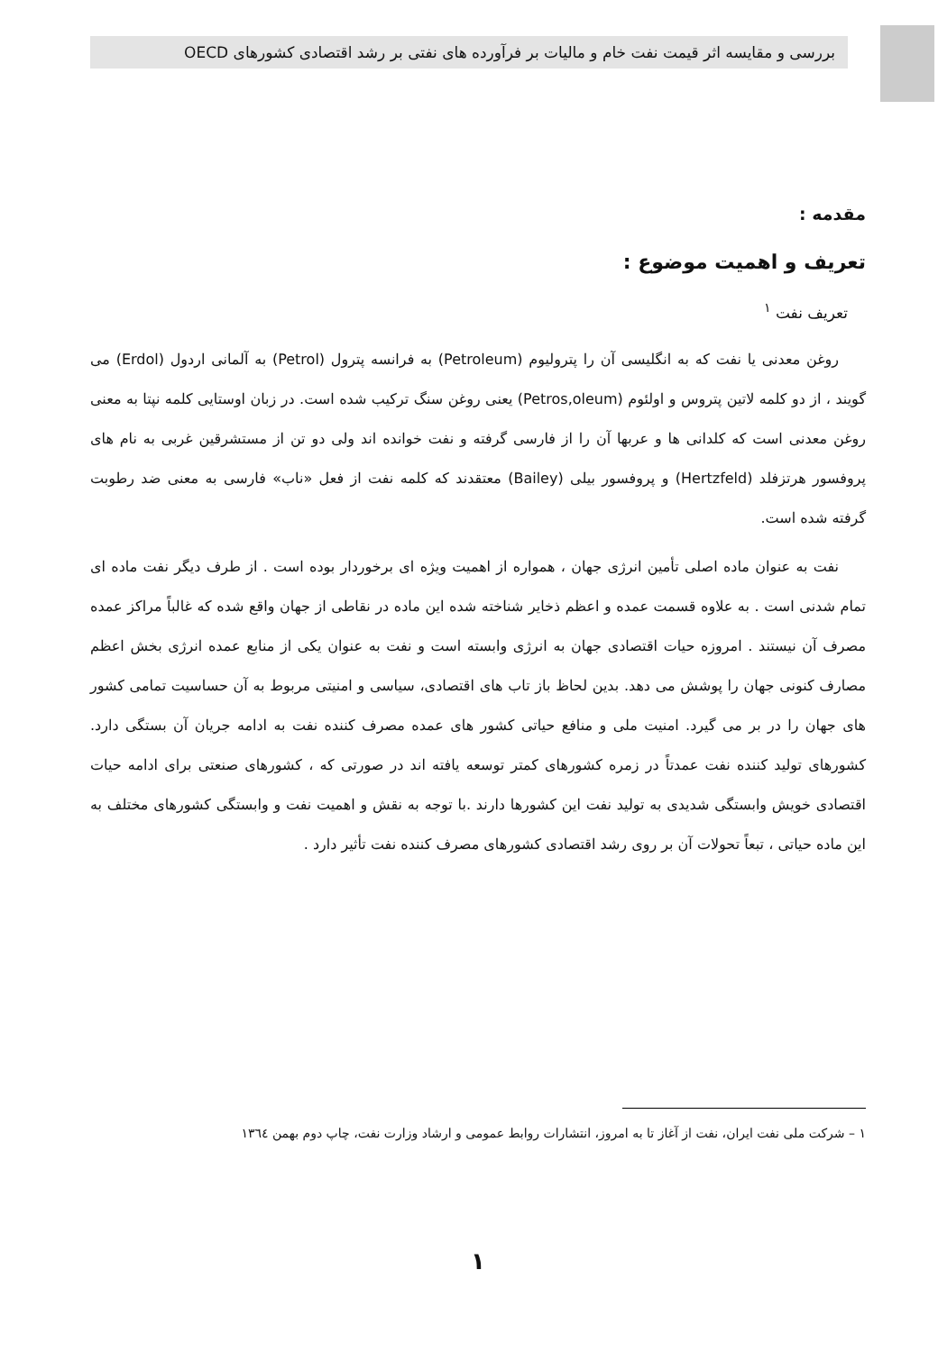بررسی و مقایسه اثر قیمت نفت خام و مالیات بر فرآورده های نفتی بر رشد اقتصادی کشورهای OECD
مقدمه :
تعریف و اهمیت موضوع :
تعریف نفت <sup>۱</sup>
روغن معدنی یا نفت که به انگلیسی آن را پترولیوم (Petroleum) به فرانسه پترول (Petrol) به آلمانی اردول (Erdol) می گویند ، از دو کلمه لاتین پتروس و اولئوم (Petros,oleum) یعنی روغن سنگ ترکیب شده است. در زبان اوستایی کلمه نپتا به معنی روغن معدنی است که کلدانی ها و عربها آن را از فارسی گرفته و نفت خوانده اند ولی دو تن از مستشرقین غربی به نام های پروفسور هرتزفلد (Hertzfeld) و پروفسور بیلی (Bailey) معتقدند که کلمه نفت از فعل «ناب» فارسی به معنی ضد رطوبت گرفته شده است.
نفت به عنوان ماده اصلی تأمین انرژی جهان ، همواره از اهمیت ویژه ای برخوردار بوده است . از طرف دیگر نفت ماده ای تمام شدنی است . به علاوه قسمت عمده و اعظم ذخایر شناخته شده این ماده در نقاطی از جهان واقع شده که غالباً مراکز عمده مصرف آن نیستند . امروزه حیات اقتصادی جهان به انرژی وابسته است و نفت به عنوان یکی از منابع عمده انرژی بخش اعظم مصارف کنونی جهان را پوشش می دهد. بدین لحاظ باز تاب های اقتصادی، سیاسی و امنیتی مربوط به آن حساسیت تمامی کشور های جهان را در بر می گیرد. امنیت ملی و منافع حیاتی کشور های عمده مصرف کننده نفت به ادامه جریان آن بستگی دارد. کشورهای تولید کننده نفت عمدتاً در زمره کشورهای کمتر توسعه یافته اند در صورتی که ، کشورهای صنعتی برای ادامه حیات اقتصادی خویش وابستگی شدیدی به تولید نفت این کشورها دارند .با توجه به نقش و اهمیت نفت و وابستگی کشورهای مختلف به این ماده حیاتی ، تبعاً تحولات آن بر روی رشد اقتصادی کشورهای مصرف کننده نفت تأثیر دارد .
۱ – شرکت ملی نفت ایران، نفت از آغاز تا به امروز، انتشارات روابط عمومی و ارشاد وزارت نفت، چاپ دوم بهمن ۱۳٦٤
۱